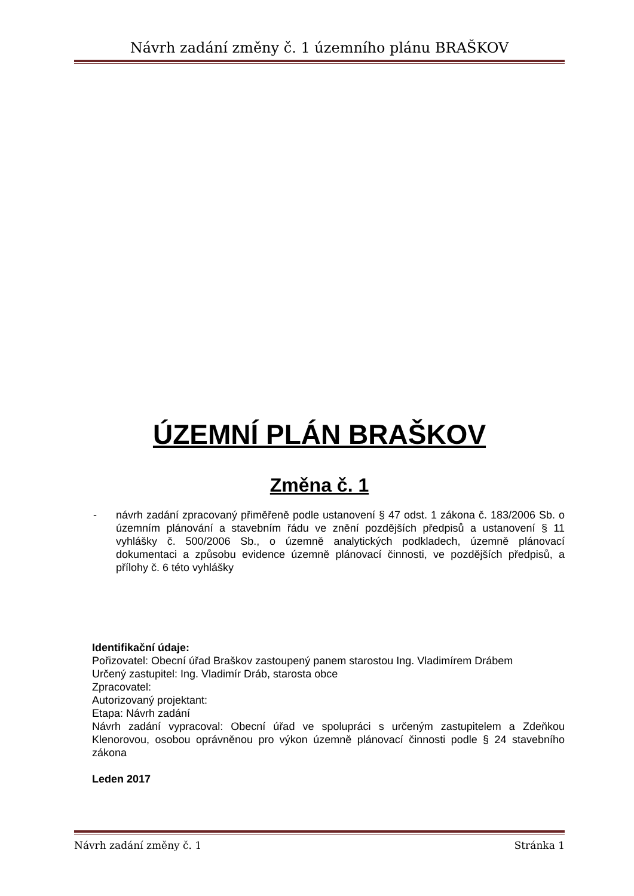Návrh zadání změny č. 1 územního plánu BRAŠKOV
ÚZEMNÍ PLÁN BRAŠKOV
Změna č. 1
- návrh zadání zpracovaný přiměřeně podle ustanovení § 47 odst. 1 zákona č. 183/2006 Sb. o územním plánování a stavebním řádu ve znění pozdějších předpisů a ustanovení § 11 vyhlášky č. 500/2006 Sb., o územně analytických podkladech, územně plánovací dokumentaci a způsobu evidence územně plánovací činnosti, ve pozdějších předpisů, a přílohy č. 6 této vyhlášky
Identifikační údaje:
Pořizovatel: Obecní úřad Braškov zastoupený panem starostou Ing. Vladimírem Drábem
Určený zastupitel: Ing. Vladimír Dráb, starosta obce
Zpracovatel:
Autorizovaný projektant:
Etapa: Návrh zadání
Návrh zadání vypracoval: Obecní úřad ve spolupráci s určeným zastupitelem a Zdeňkou Klenorovou, osobou oprávněnou pro výkon územně plánovací činnosti podle § 24 stavebního zákona
Leden 2017
Návrh zadání změny č. 1 Stránka 1